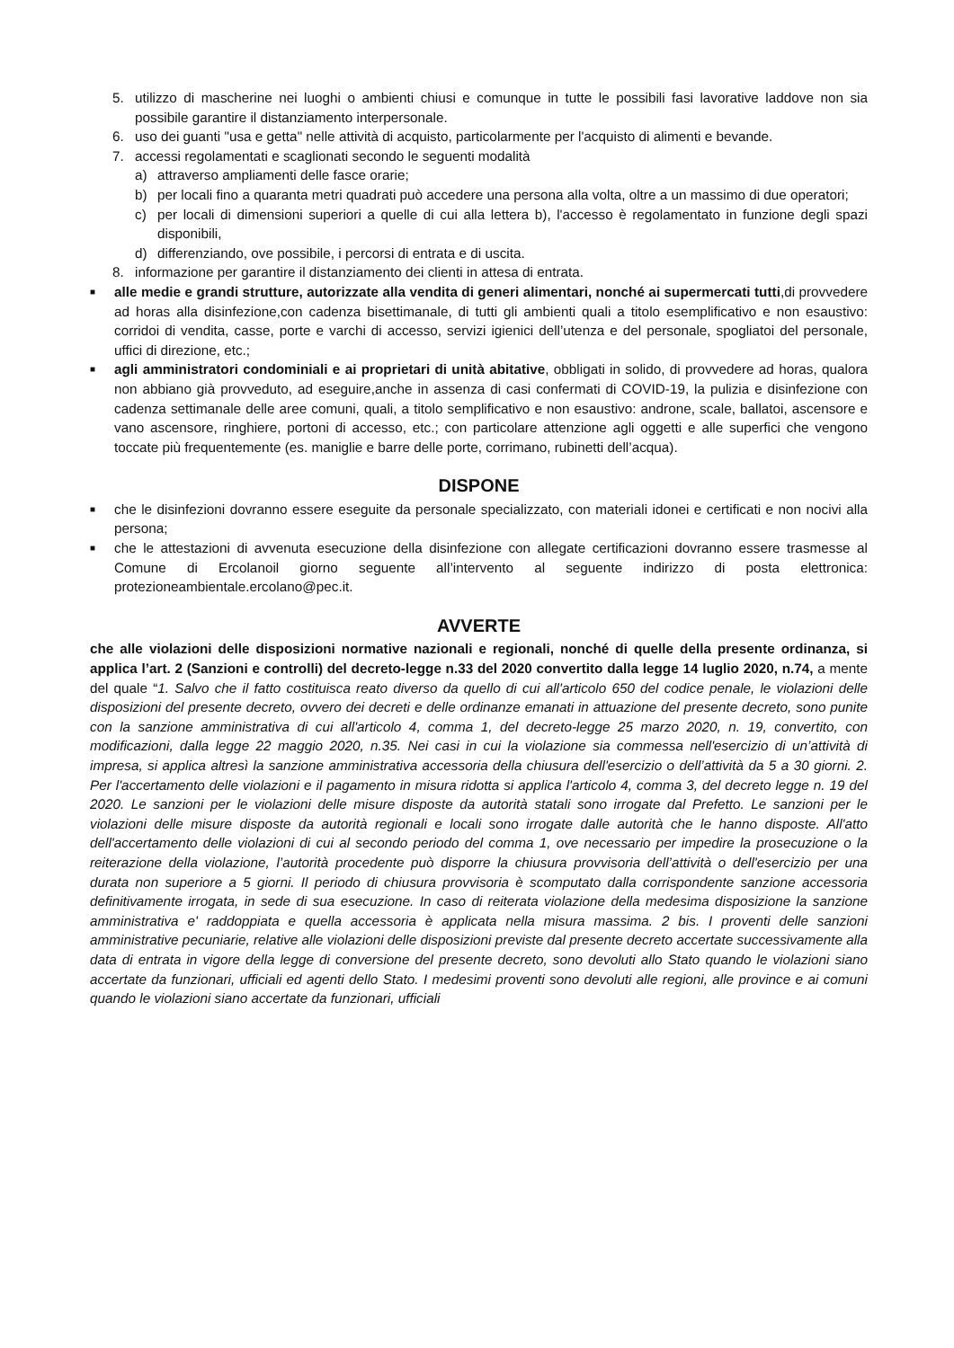5. utilizzo di mascherine nei luoghi o ambienti chiusi e comunque in tutte le possibili fasi lavorative laddove non sia possibile garantire il distanziamento interpersonale.
6. uso dei guanti "usa e getta" nelle attività di acquisto, particolarmente per l'acquisto di alimenti e bevande.
7. accessi regolamentati e scaglionati secondo le seguenti modalità
a) attraverso ampliamenti delle fasce orarie;
b) per locali fino a quaranta metri quadrati può accedere una persona alla volta, oltre a un massimo di due operatori;
c) per locali di dimensioni superiori a quelle di cui alla lettera b), l'accesso è regolamentato in funzione degli spazi disponibili,
d) differenziando, ove possibile, i percorsi di entrata e di uscita.
8. informazione per garantire il distanziamento dei clienti in attesa di entrata.
■ alle medie e grandi strutture, autorizzate alla vendita di generi alimentari, nonché ai supermercati tutti,di provvedere ad horas alla disinfezione,con cadenza bisettimanale, di tutti gli ambienti quali a titolo esemplificativo e non esaustivo: corridoi di vendita, casse, porte e varchi di accesso, servizi igienici dell’utenza e del personale, spogliatoi del personale, uffici di direzione, etc.;
■ agli amministratori condominiali e ai proprietari di unità abitative, obbligati in solido, di provvedere ad horas, qualora non abbiano già provveduto, ad eseguire,anche in assenza di casi confermati di COVID-19, la pulizia e disinfezione con cadenza settimanale delle aree comuni, quali, a titolo semplificativo e non esaustivo: androne, scale, ballatoi, ascensore e vano ascensore, ringhiere, portoni di accesso, etc.; con particolare attenzione agli oggetti e alle superfici che vengono toccate più frequentemente (es. maniglie e barre delle porte, corrimano, rubinetti dell’acqua).
DISPONE
■ che le disinfezioni dovranno essere eseguite da personale specializzato, con materiali idonei e certificati e non nocivi alla persona;
■ che le attestazioni di avvenuta esecuzione della disinfezione con allegate certificazioni dovranno essere trasmesse al Comune di Ercolanoil giorno seguente all’intervento al seguente indirizzo di posta elettronica: protezioneambientale.ercolano@pec.it.
AVVERTE
che alle violazioni delle disposizioni normative nazionali e regionali, nonché di quelle della presente ordinanza, si applica l’art. 2 (Sanzioni e controlli) del decreto-legge n.33 del 2020 convertito dalla legge 14 luglio 2020, n.74, a mente del quale “1. Salvo che il fatto costituisca reato diverso da quello di cui all'articolo 650 del codice penale, le violazioni delle disposizioni del presente decreto, ovvero dei decreti e delle ordinanze emanati in attuazione del presente decreto, sono punite con la sanzione amministrativa di cui all'articolo 4, comma 1, del decreto-legge 25 marzo 2020, n. 19, convertito, con modificazioni, dalla legge 22 maggio 2020, n.35. Nei casi in cui la violazione sia commessa nell'esercizio di un’attività di impresa, si applica altresì la sanzione amministrativa accessoria della chiusura dell'esercizio o dell’attività da 5 a 30 giorni. 2. Per l'accertamento delle violazioni e il pagamento in misura ridotta si applica l'articolo 4, comma 3, del decreto legge n. 19 del 2020. Le sanzioni per le violazioni delle misure disposte da autorità statali sono irrogate dal Prefetto. Le sanzioni per le violazioni delle misure disposte da autorità regionali e locali sono irrogate dalle autorità che le hanno disposte. All'atto dell'accertamento delle violazioni di cui al secondo periodo del comma 1, ove necessario per impedire la prosecuzione o la reiterazione della violazione, l’autorità procedente può disporre la chiusura provvisoria dell’attività o dell'esercizio per una durata non superiore a 5 giorni. Il periodo di chiusura provvisoria è scomputato dalla corrispondente sanzione accessoria definitivamente irrogata, in sede di sua esecuzione. In caso di reiterata violazione della medesima disposizione la sanzione amministrativa e' raddoppiata e quella accessoria è applicata nella misura massima. 2 bis. I proventi delle sanzioni amministrative pecuniarie, relative alle violazioni delle disposizioni previste dal presente decreto accertate successivamente alla data di entrata in vigore della legge di conversione del presente decreto, sono devoluti allo Stato quando le violazioni siano accertate da funzionari, ufficiali ed agenti dello Stato. I medesimi proventi sono devoluti alle regioni, alle province e ai comuni quando le violazioni siano accertate da funzionari, ufficiali